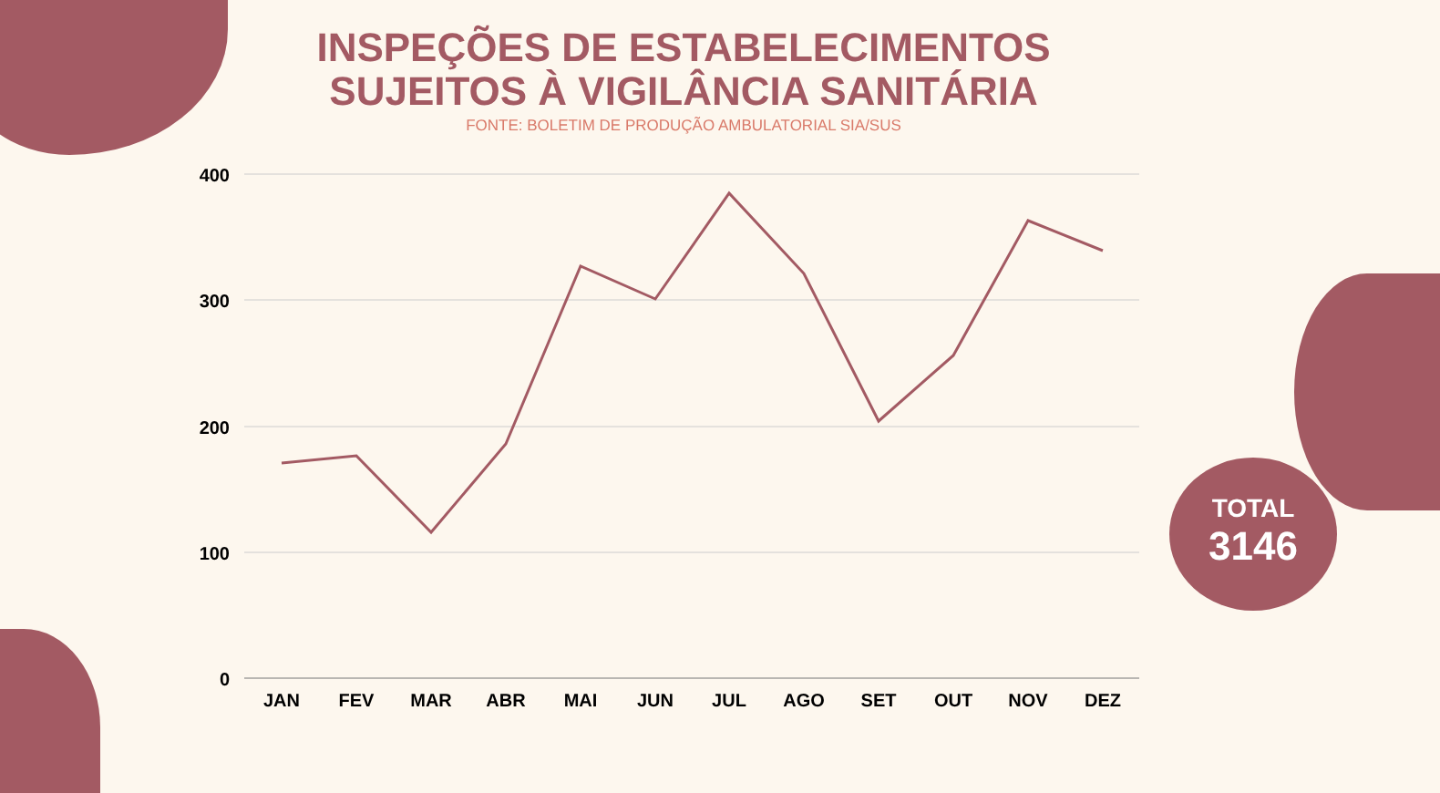INSPEÇÕES DE ESTABELECIMENTOS
SUJEITOS À VIGILÂNCIA SANITÁRIA
FONTE: BOLETIM DE PRODUÇÃO AMBULATORIAL SIA/SUS
400
300
200
100
0
JAN
FEV
MAR
ABR
MAI
JUN
JUL
AGO
SET
OUT
NOV
DEZ
TOTAL
3146